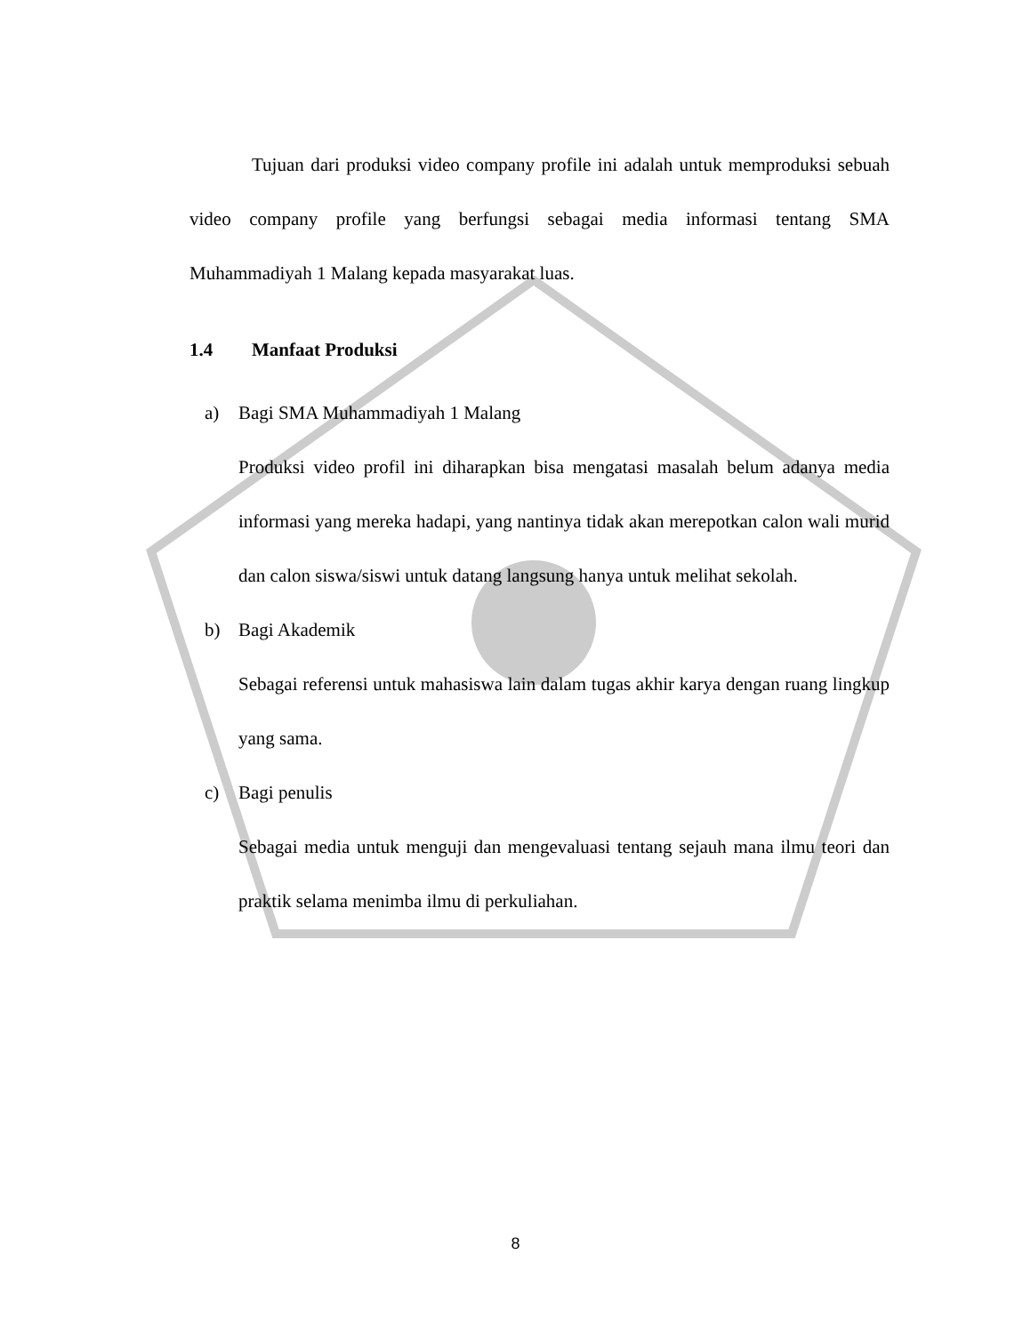Tujuan dari produksi video company profile ini adalah untuk memproduksi sebuah video company profile yang berfungsi sebagai media informasi tentang SMA Muhammadiyah 1 Malang kepada masyarakat luas.
1.4 Manfaat Produksi
a) Bagi SMA Muhammadiyah 1 Malang
Produksi video profil ini diharapkan bisa mengatasi masalah belum adanya media informasi yang mereka hadapi, yang nantinya tidak akan merepotkan calon wali murid dan calon siswa/siswi untuk datang langsung hanya untuk melihat sekolah.
b) Bagi Akademik
Sebagai referensi untuk mahasiswa lain dalam tugas akhir karya dengan ruang lingkup yang sama.
c) Bagi penulis
Sebagai media untuk menguji dan mengevaluasi tentang sejauh mana ilmu teori dan praktik selama menimba ilmu di perkuliahan.
8